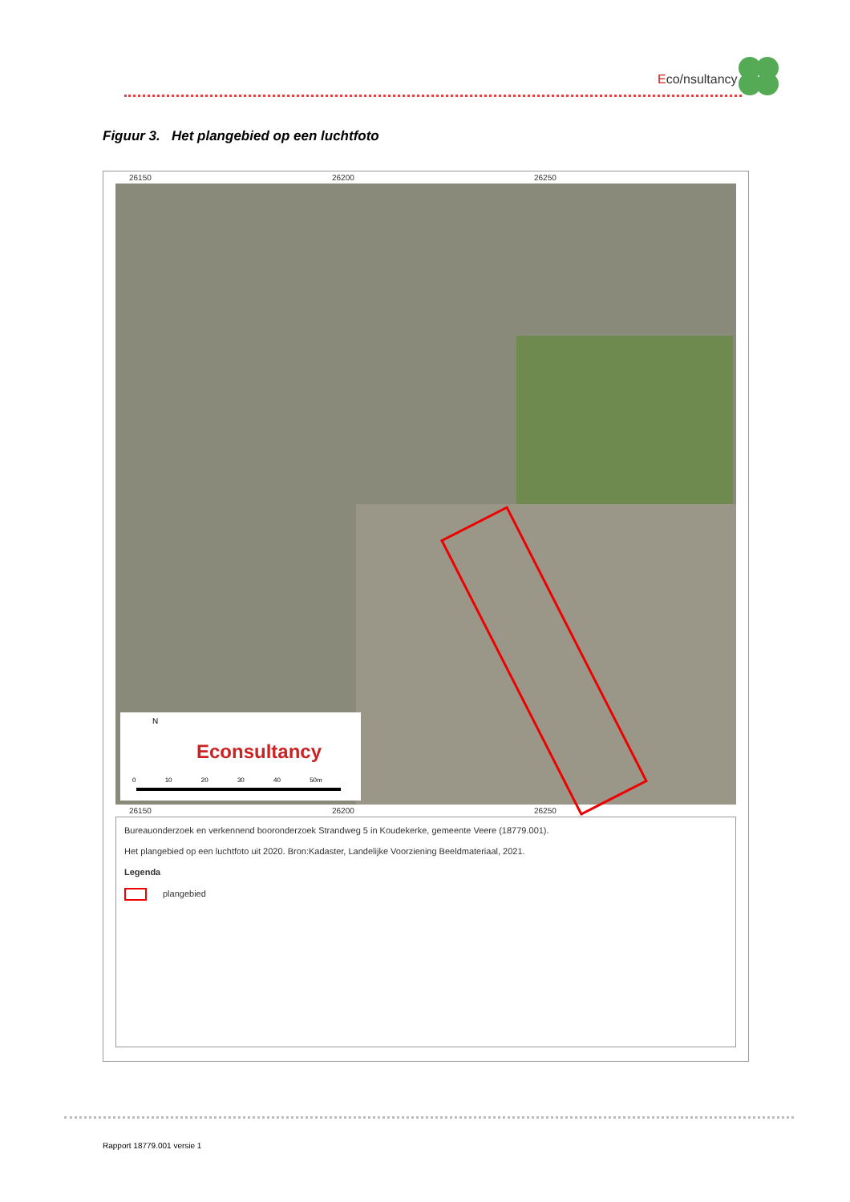Eco/nsultancy
Figuur 3. Het plangebied op een luchtfoto
26150 26200 26250
N
Econsultancy
0 10 20 30 40 50m
26150 26200 26250
Bureauonderzoek en verkennend booronderzoek Strandweg 5 in Koudekerke, gemeente Veere (18779.001).
Het plangebied op een luchtfoto uit 2020. Bron:Kadaster, Landelijke Voorziening Beeldmateriaal, 2021.
Legenda
plangebied
Rapport 18779.001 versie 1